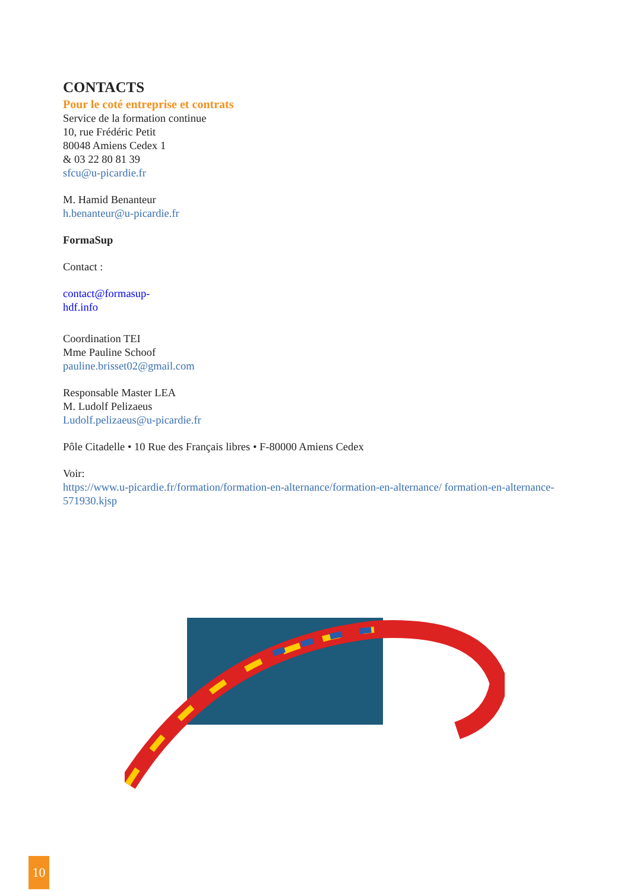CONTACTS
Pour le coté entreprise et contrats
Service de la formation continue
10, rue Frédéric Petit
80048 Amiens Cedex 1
& 03 22 80 81 39
sfcu@u-picardie.fr
M. Hamid Benanteur
h.benanteur@u-picardie.fr
FormaSup
Contact :
contact@formasup-
hdf.info
Coordination TEI
Mme Pauline Schoof
pauline.brisset02@gmail.com
Responsable Master LEA
M. Ludolf Pelizaeus
Ludolf.pelizaeus@u-picardie.fr
Pôle Citadelle • 10 Rue des Français libres • F-80000 Amiens Cedex
Voir:
https://www.u-picardie.fr/formation/formation-en-alternance/formation-en-alternance/ formation-en-alternance-571930.kjsp
10